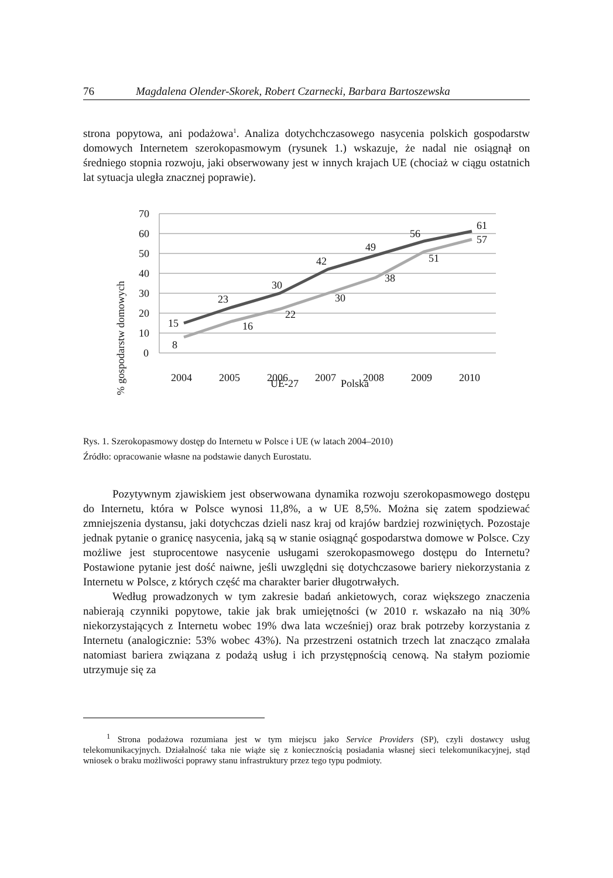76 Magdalena Olender-Skorek, Robert Czarnecki, Barbara Bartoszewska
strona popytowa, ani podażowa<sup>1</sup>. Analiza dotychchczasowego nasycenia polskich gospodarstw domowych Internetem szerokopasmowym (rysunek 1.) wskazuje, że nadal nie osiągnął on średniego stopnia rozwoju, jaki obserwowany jest w innych krajach UE (chociaż w ciągu ostatnich lat sytuacja uległa znacznej poprawie).
% gospodarstw domowych
70
60
50
40
30
20
10
0
2004
2005
2006
2007
2008
2009
2010
15
23
30
42
49
56
61
8
16
22
30
38
51
57
UE-27
Polska
Rys. 1. Szerokopasmowy dostęp do Internetu w Polsce i UE (w latach 2004–2010)
Źródło: opracowanie własne na podstawie danych Eurostatu.
Pozytywnym zjawiskiem jest obserwowana dynamika rozwoju szerokopasmowego dostępu do Internetu, która w Polsce wynosi 11,8%, a w UE 8,5%. Można się zatem spodziewać zmniejszenia dystansu, jaki dotychczas dzieli nasz kraj od krajów bardziej rozwiniętych. Pozostaje jednak pytanie o granicę nasycenia, jaką są w stanie osiągnąć gospodarstwa domowe w Polsce. Czy możliwe jest stuprocentowe nasycenie usługami szerokopasmowego dostępu do Internetu? Postawione pytanie jest dość naiwne, jeśli uwzględni się dotychczasowe bariery niekorzystania z Internetu w Polsce, z których część ma charakter barier długotrwałych.
Według prowadzonych w tym zakresie badań ankietowych, coraz większego znaczenia nabierają czynniki popytowe, takie jak brak umiejętności (w 2010 r. wskazało na nią 30% niekorzystających z Internetu wobec 19% dwa lata wcześniej) oraz brak potrzeby korzystania z Internetu (analogicznie: 53% wobec 43%). Na przestrzeni ostatnich trzech lat znacząco zmalała natomiast bariera związana z podażą usług i ich przystępnością cenową. Na stałym poziomie utrzymuje się za
<sup>1</sup> Strona podażowa rozumiana jest w tym miejscu jako Service Providers (SP), czyli dostawcy usług telekomunikacyjnych. Działalność taka nie wiąże się z koniecznością posiadania własnej sieci telekomunikacyjnej, stąd wniosek o braku możliwości poprawy stanu infrastruktury przez tego typu podmioty.